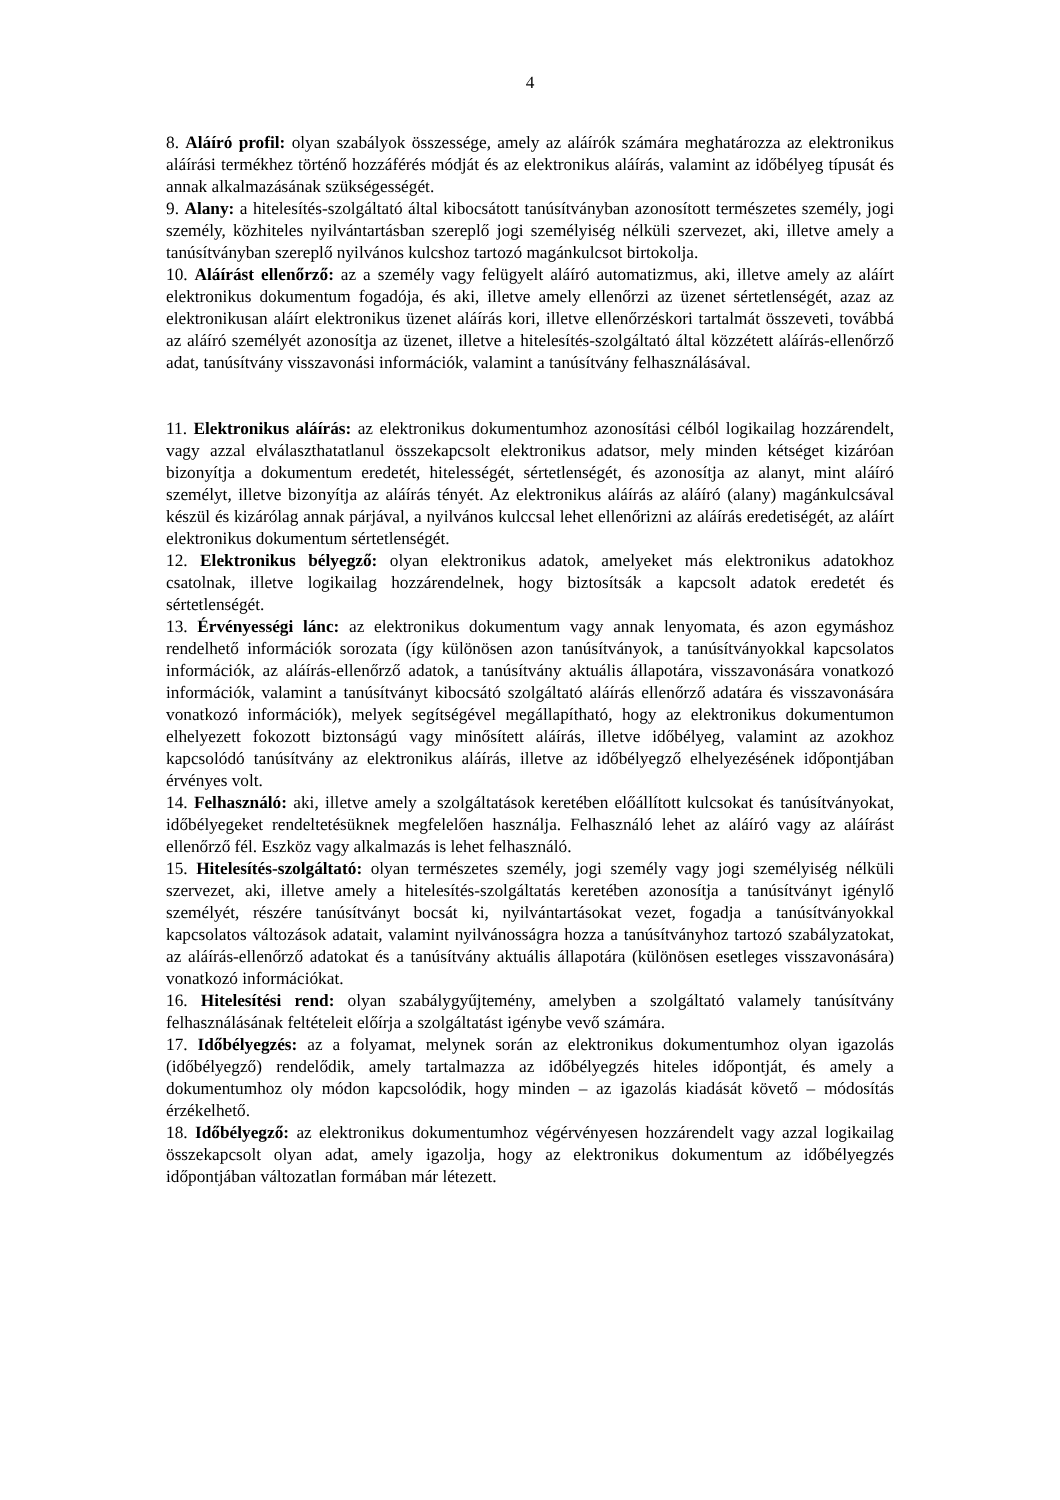4
8. Aláíró profil: olyan szabályok összessége, amely az aláírók számára meghatározza az elektronikus aláírási termékhez történő hozzáférés módját és az elektronikus aláírás, valamint az időbélyeg típusát és annak alkalmazásának szükségességét.
9. Alany: a hitelesítés-szolgáltató által kibocsátott tanúsítványban azonosított természetes személy, jogi személy, közhiteles nyilvántartásban szereplő jogi személyiség nélküli szervezet, aki, illetve amely a tanúsítványban szereplő nyilvános kulcshoz tartozó magánkulcsot birtokolja.
10. Aláírást ellenőrző: az a személy vagy felügyelt aláíró automatizmus, aki, illetve amely az aláírt elektronikus dokumentum fogadója, és aki, illetve amely ellenőrzi az üzenet sértetlenségét, azaz az elektronikusan aláírt elektronikus üzenet aláírás kori, illetve ellenőrzéskori tartalmát összeveti, továbbá az aláíró személyét azonosítja az üzenet, illetve a hitelesítés-szolgáltató által közzétett aláírás-ellenőrző adat, tanúsítvány visszavonási információk, valamint a tanúsítvány felhasználásával.
11. Elektronikus aláírás: az elektronikus dokumentumhoz azonosítási célból logikailag hozzárendelt, vagy azzal elválaszthatatlanul összekapcsolt elektronikus adatsor, mely minden kétséget kizáróan bizonyítja a dokumentum eredetét, hitelességét, sértetlenségét, és azonosítja az alanyt, mint aláíró személyt, illetve bizonyítja az aláírás tényét. Az elektronikus aláírás az aláíró (alany) magánkulcsával készül és kizárólag annak párjával, a nyilvános kulccsal lehet ellenőrizni az aláírás eredetiségét, az aláírt elektronikus dokumentum sértetlenségét.
12. Elektronikus bélyegző: olyan elektronikus adatok, amelyeket más elektronikus adatokhoz csatolnak, illetve logikailag hozzárendelnek, hogy biztosítsák a kapcsolt adatok eredetét és sértetlenségét.
13. Érvényességi lánc: az elektronikus dokumentum vagy annak lenyomata, és azon egymáshoz rendelhető információk sorozata (így különösen azon tanúsítványok, a tanúsítványokkal kapcsolatos információk, az aláírás-ellenőrző adatok, a tanúsítvány aktuális állapotára, visszavonására vonatkozó információk, valamint a tanúsítványt kibocsátó szolgáltató aláírás ellenőrző adatára és visszavonására vonatkozó információk), melyek segítségével megállapítható, hogy az elektronikus dokumentumon elhelyezett fokozott biztonságú vagy minősített aláírás, illetve időbélyeg, valamint az azokhoz kapcsolódó tanúsítvány az elektronikus aláírás, illetve az időbélyegző elhelyezésének időpontjában érvényes volt.
14. Felhasználó: aki, illetve amely a szolgáltatások keretében előállított kulcsokat és tanúsítványokat, időbélyegeket rendeltetésüknek megfelelően használja. Felhasználó lehet az aláíró vagy az aláírást ellenőrző fél. Eszköz vagy alkalmazás is lehet felhasználó.
15. Hitelesítés-szolgáltató: olyan természetes személy, jogi személy vagy jogi személyiség nélküli szervezet, aki, illetve amely a hitelesítés-szolgáltatás keretében azonosítja a tanúsítványt igénylő személyét, részére tanúsítványt bocsát ki, nyilvántartásokat vezet, fogadja a tanúsítványokkal kapcsolatos változások adatait, valamint nyilvánosságra hozza a tanúsítványhoz tartozó szabályzatokat, az aláírás-ellenőrző adatokat és a tanúsítvány aktuális állapotára (különösen esetleges visszavonására) vonatkozó információkat.
16. Hitelesítési rend: olyan szabálygyűjtemény, amelyben a szolgáltató valamely tanúsítvány felhasználásának feltételeit előírja a szolgáltatást igénybe vevő számára.
17. Időbélyegzés: az a folyamat, melynek során az elektronikus dokumentumhoz olyan igazolás (időbélyegző) rendelődik, amely tartalmazza az időbélyegzés hiteles időpontját, és amely a dokumentumhoz oly módon kapcsolódik, hogy minden – az igazolás kiadását követő – módosítás érzékelhető.
18. Időbélyegző: az elektronikus dokumentumhoz végérvényesen hozzárendelt vagy azzal logikailag összekapcsolt olyan adat, amely igazolja, hogy az elektronikus dokumentum az időbélyegzés időpontjában változatlan formában már létezett.